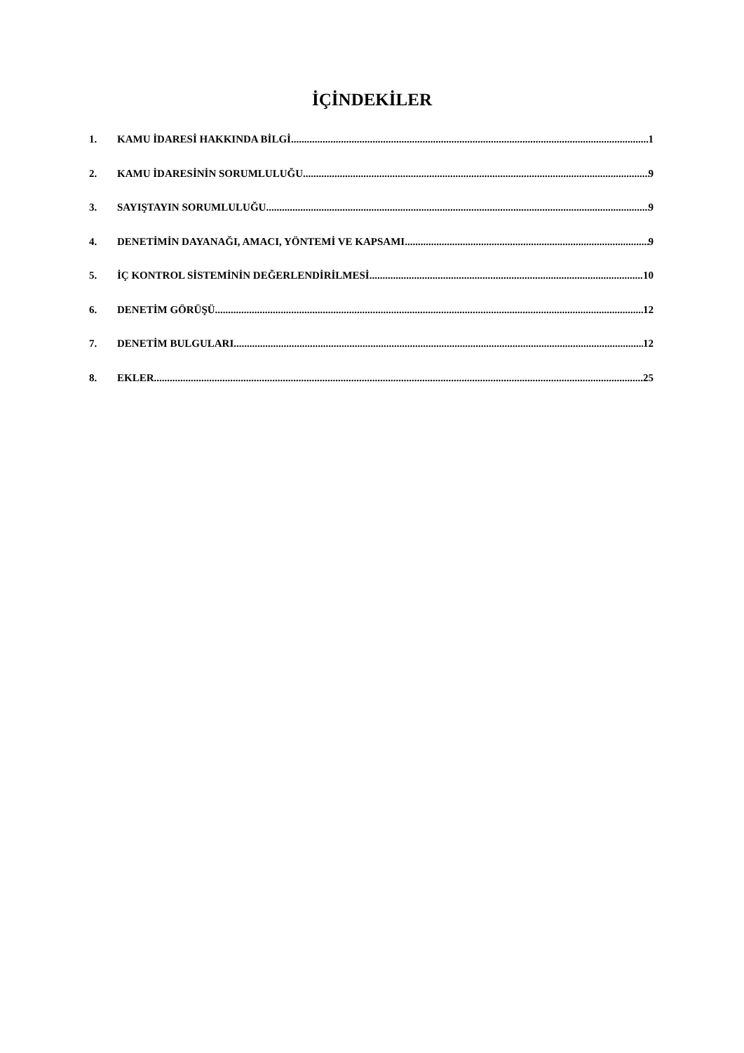İÇİNDEKİLER
1. KAMU İDARESİ HAKKINDA BİLGİ 1
2. KAMU İDARESİNİN SORUMLULUĞU 9
3. SAYIŞTAYIN SORUMLULUĞU 9
4. DENETİMİN DAYANAĞI, AMACI, YÖNTEMİ VE KAPSAMI 9
5. İÇ KONTROL SİSTEMİNİN DEĞERLENDİRİLMESİ 10
6. DENETİM GÖRÜŞÜ 12
7. DENETİM BULGULARI 12
8. EKLER 25